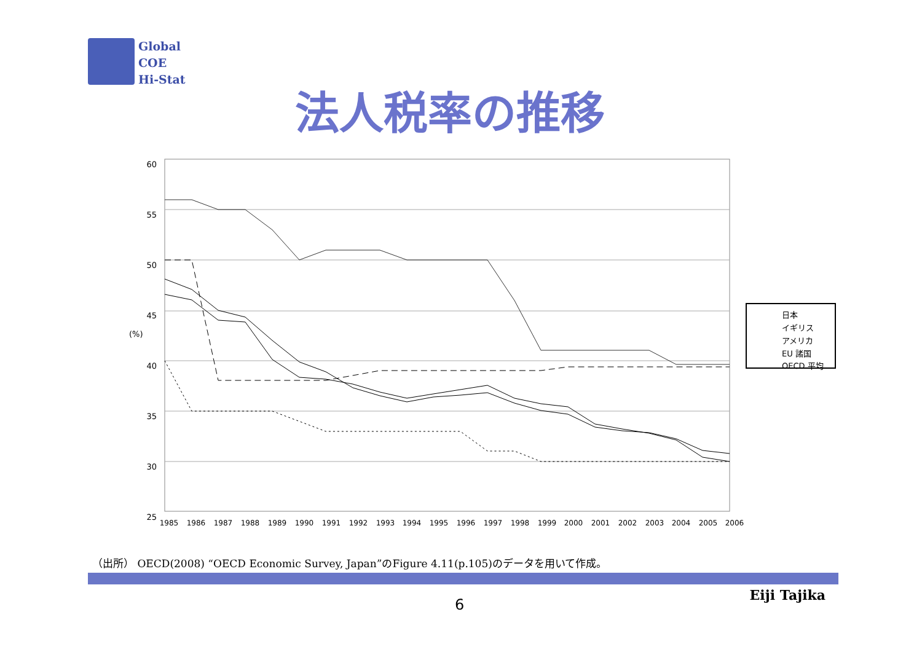Global
COE
Hi-Stat
法人税率の推移
60
55
50
45
40
35
30
25
(%)
日本
イギリス
アメリカ
EU 諸国
OECD 平均
1985
1986
1987
1988
1989
1990
1991
1992
1993
1994
1995
1996
1997
1998
1999
2000
2001
2002
2003
2004
2005
2006
（出所） OECD(2008) “OECD Economic Survey, Japan”のFigure 4.11(p.105)のデータを用いて作成。
Eiji Tajika
6